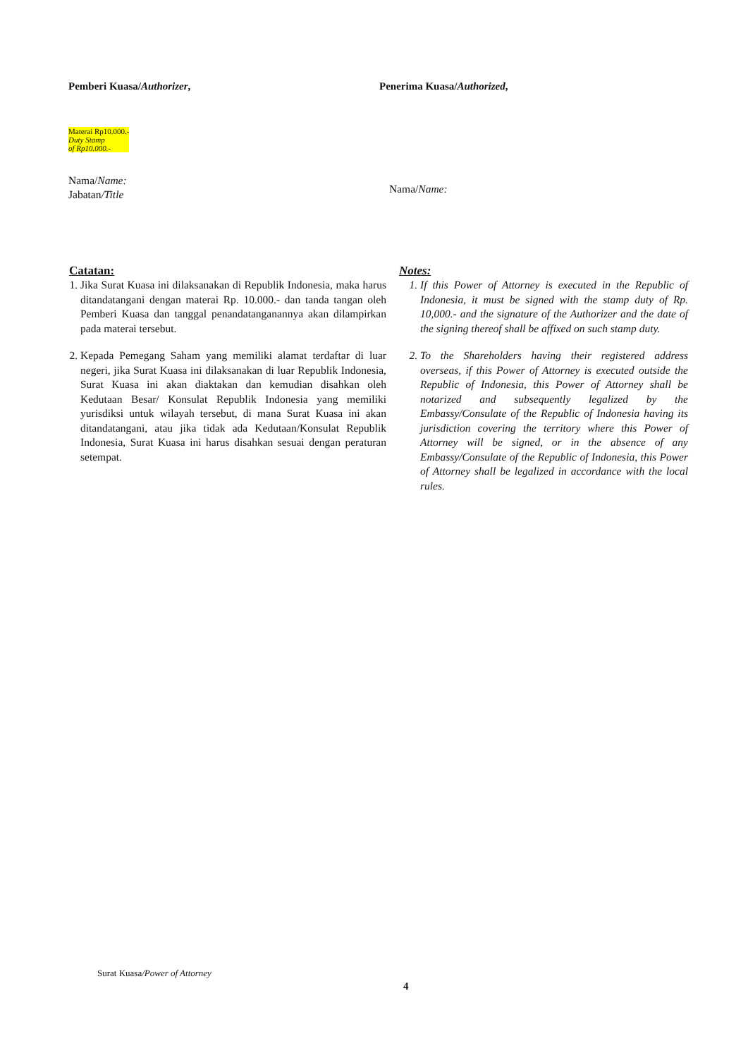Pemberi Kuasa/Authorizer, Penerima Kuasa/Authorized,
Materai Rp10.000.-
Duty Stamp
of Rp10.000.-
Nama/Name:
Jabatan/Title
Nama/Name:
Catatan:
1. Jika Surat Kuasa ini dilaksanakan di Republik Indonesia, maka harus ditandatangani dengan materai Rp. 10.000.- dan tanda tangan oleh Pemberi Kuasa dan tanggal penandatanganannya akan dilampirkan pada materai tersebut.
2. Kepada Pemegang Saham yang memiliki alamat terdaftar di luar negeri, jika Surat Kuasa ini dilaksanakan di luar Republik Indonesia, Surat Kuasa ini akan diaktakan dan kemudian disahkan oleh Kedutaan Besar/ Konsulat Republik Indonesia yang memiliki yurisdiksi untuk wilayah tersebut, di mana Surat Kuasa ini akan ditandatangani, atau jika tidak ada Kedutaan/Konsulat Republik Indonesia, Surat Kuasa ini harus disahkan sesuai dengan peraturan setempat.
Notes:
1. If this Power of Attorney is executed in the Republic of Indonesia, it must be signed with the stamp duty of Rp. 10,000.- and the signature of the Authorizer and the date of the signing thereof shall be affixed on such stamp duty.
2. To the Shareholders having their registered address overseas, if this Power of Attorney is executed outside the Republic of Indonesia, this Power of Attorney shall be notarized and subsequently legalized by the Embassy/Consulate of the Republic of Indonesia having its jurisdiction covering the territory where this Power of Attorney will be signed, or in the absence of any Embassy/Consulate of the Republic of Indonesia, this Power of Attorney shall be legalized in accordance with the local rules.
Surat Kuasa/Power of Attorney
4